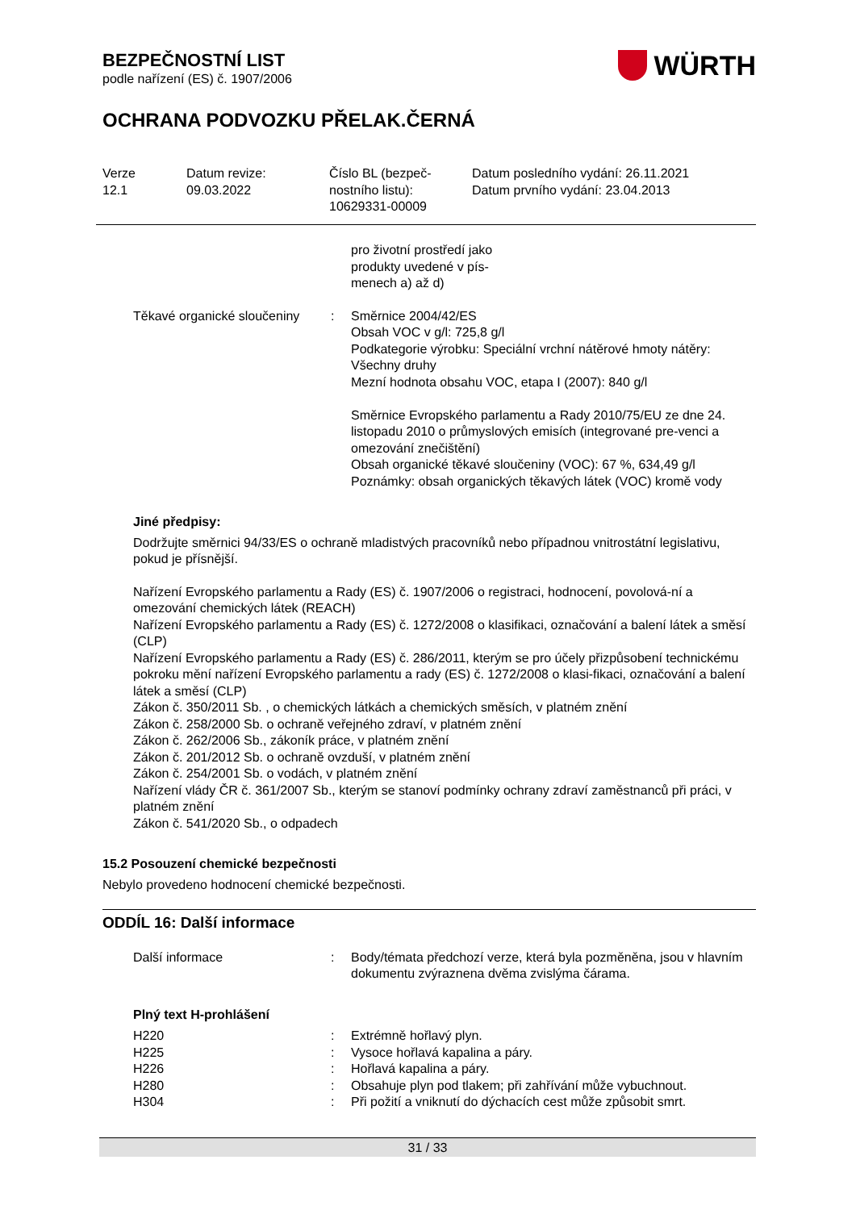BEZPEČNOSTNÍ LIST
podle nařízení (ES) č. 1907/2006
WÜRTH
OCHRANA PODVOZKU PŘELAK.ČERNÁ
Verze
12.1
Datum revize:
09.03.2022
Číslo BL (bezpeč-
nostního listu):
10629331-00009
Datum posledního vydání: 26.11.2021
Datum prvního vydání: 23.04.2013
pro životní prostředí jako
produkty uvedené v pís-
menech a) až d)
Těkavé organické sloučeniny
: Směrnice 2004/42/ES
Obsah VOC v g/l: 725,8 g/l
Podkategorie výrobku: Speciální vrchní nátěrové hmoty nátěry: Všechny druhy
Mezní hodnota obsahu VOC, etapa I (2007): 840 g/l
Směrnice Evropského parlamentu a Rady 2010/75/EU ze dne 24. listopadu 2010 o průmyslových emisích (integrované pre-venci a omezování znečištění)
Obsah organické těkavé sloučeniny (VOC): 67 %, 634,49 g/l
Poznámky: obsah organických těkavých látek (VOC) kromě vody
Jiné předpisy:
Dodržujte směrnici 94/33/ES o ochraně mladistvých pracovníků nebo případnou vnitrostátní legislativu, pokud je přísnější.
Nařízení Evropského parlamentu a Rady (ES) č. 1907/2006 o registraci, hodnocení, povolová-ní a omezování chemických látek (REACH)
Nařízení Evropského parlamentu a Rady (ES) č. 1272/2008 o klasifikaci, označování a balení látek a směsí (CLP)
Nařízení Evropského parlamentu a Rady (ES) č. 286/2011, kterým se pro účely přizpůsobení technickému pokroku mění nařízení Evropského parlamentu a rady (ES) č. 1272/2008 o klasi-fikaci, označování a balení látek a směsí (CLP)
Zákon č. 350/2011 Sb. , o chemických látkách a chemických směsích, v platném znění
Zákon č. 258/2000 Sb. o ochraně veřejného zdraví, v platném znění
Zákon č. 262/2006 Sb., zákoník práce, v platném znění
Zákon č. 201/2012 Sb. o ochraně ovzduší, v platném znění
Zákon č. 254/2001 Sb. o vodách, v platném znění
Nařízení vlády ČR č. 361/2007 Sb., kterým se stanoví podmínky ochrany zdraví zaměstnanců při práci, v platném znění
Zákon č. 541/2020 Sb., o odpadech
15.2 Posouzení chemické bezpečnosti
Nebylo provedeno hodnocení chemické bezpečnosti.
ODDÍL 16: Další informace
Další informace : Body/témata předchozí verze, která byla pozměněna, jsou v hlavním dokumentu zvýraznena dvěma zvislýma čárama.
Plný text H-prohlášení
H220 : Extrémně hořlavý plyn.
H225 : Vysoce hořlavá kapalina a páry.
H226 : Hořlavá kapalina a páry.
H280 : Obsahuje plyn pod tlakem; při zahřívání může vybuchnout.
H304 : Při požití a vniknutí do dýchacích cest může způsobit smrt.
31 / 33